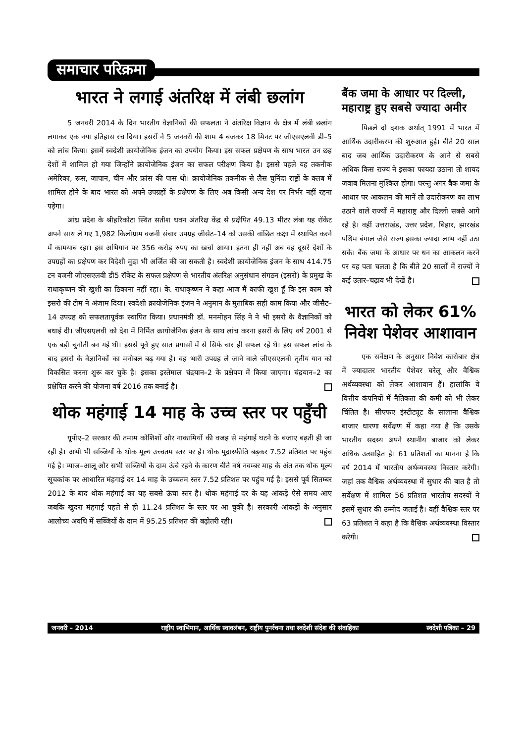समाचार परिक्रमा
भारत ने लगाई अंतरिक्ष में लंबी छलांग
5 जनवरी 2014 के दिन भारतीय वैज्ञानिकों की सफलता ने अंतरिक्ष विज्ञान के क्षेत्र में लंबी छलांग लगाकर एक नया इतिहास रच दिया। इसरों ने 5 जनवरी की शाम 4 बजकर 18 मिनट पर जीएसएलवी डी–5 को लांच किया। इसमें स्वदेशी क्रायोजेनिक इंजन का उपयोग किया। इस सफल प्रक्षेपण के साथ भारत उन छह देशों में शामिल हो गया जिन्होंने क्रायोजेनिक इंजन का सफल परीक्षण किया है। इससे पहले यह तकनीक अमेरिका, रूस, जापान, चीन और फ्रांस की पास थी। क्रायोजेनिक तकनीक से लैस चुनिंदा राष्ट्रों के क्लब में शामिल होने के बाद भारत को अपने उपग्रहों के प्रक्षेपण के लिए अब किसी अन्य देश पर निर्भर नहीं रहना पड़ेगा।
आंध्र प्रदेश के श्रीहरिकोटा स्थित सतीश धवन अंतरिक्ष केंद्र से प्रक्षेपित 49.13 मीटर लंबा यह रॉकेट अपने साथ ले गए 1,982 किलोग्राम वजनी संचार उपग्रह जीसेट–14 को उसकी वांछित कक्षा में स्थापित करने में कामयाब रहा। इस अभियान पर 356 करोड़ रुपए का खर्चा आया। इतना ही नहीं अब वह दूसरे देशों के उपग्रहों का प्रक्षेपण कर विदेशी मुद्रा भी अर्जित की जा सकती है। स्वदेशी क्रायोजेनिक इंजन के साथ 414.75 टन वजनी जीएसएलवी डी5 रॉकेट के सफल प्रक्षेपण से भारतीय अंतरिक्ष अनुसंधान संगठन (इसरो) के प्रमुख के राधाकृष्णन की खुशी का ठिकाना नहीं रहा। के. राधाकृष्णन ने कहा आज मैं काफी खुश हूँ कि इस काम को इसरो की टीम ने अंजाम दिया। स्वदेशी क्रायोजेनिक इंजन ने अनुमान के मुताबिक सही काम किया और जीसैट–14 उपग्रह को सफलतापूर्वक स्थापित किया। प्रधानमंत्री डॉ. मनमोहन सिंह ने ने भी इसरो के वैज्ञानिकों को बधाई दी। जीएसएलवी को देश में निर्मित क्रायोजेनिक इंजन के साथ लांच करना इसरों के लिए वर्ष 2001 से एक बड़ी चुनौती बन गई थी। इससे पूवै हुए सात प्रयासों में से सिर्फ चार ही सफल रहे थे। इस सफल लांच के बाद इसरो के वैज्ञानिकों का मनोबल बढ़ गया है। वह भारी उपग्रह ले जाने वाले जीएसएलवी तृतीय यान को विकसित करना शुरू कर चुके है। इसका इस्तेमाल चंद्रयान–2 के प्रक्षेपण में किया जाएगा। चंद्रयान–2 का प्रक्षेपित करने की योजना वर्ष 2016 तक बनाई है।
थोक महंगाई 14 माह के उच्च स्तर पर पहुँची
यूपीए–2 सरकार की तमाम कोशिशों और नाकामियों की वजह से महंगाई घटने के बजाए बढ़ती ही जा रही है। अभी भी सब्जियों के थोक मूल्य उच्चतम स्तर पर है। थोक मुद्रास्फीति बढ़कर 7.52 प्रतिशत पर पहुंच गई है। प्याज–आलू और सभी सब्जियों के दाम ऊंचे रहने के कारण बीते वर्ष नवम्बर माह के अंत तक थोक मूल्य सूचकांक पर आधारित मंहगाई दर 14 माह के उच्चतम स्तर 7.52 प्रतिशत पर पहुंच गई है। इससे पूर्व सितम्बर 2012 के बाद थोक महंगाई का यह सबसे ऊंचा स्तर है। थोक महंगाई दर के यह आंकड़े ऐसे समय आए जबकि खुदरा मंहगाई पहले से ही 11.24 प्रतिशत के स्तर पर आ चुकी है। सरकारी आंकड़ों के अनुसार आलोच्य अवधि में सब्जियों के दाम में 95.25 प्रतिशत की बढ़ोतरी रही।
बैंक जमा के आधार पर दिल्ली, महाराष्ट्र हुए सबसे ज्यादा अमीर
पिछले दो दशक अर्थात् 1991 में भारत में आर्थिक उदारीकरण की शुरुआत हुई। बीते 20 साल बाद जब आर्थिक उदारीकरण के आने से सबसे अधिक किस राज्य ने इसका फायदा उठाना तो शायद जवाब मिलना मुश्किल होगा। परन्तु अगर बैक जमा के आधार पर आकलन की मानें तो उदारीकरण का लाभ उठाने वाले राज्यों में महाराष्ट्र और दिल्ली सबसे आगे रहे है। वहीं उत्तराखंड, उत्तर प्रदेश, बिहार, झारखंड पश्चिम बंगाल जैसे राज्य इसका ज्यादा लाभ नहीं उठा सके। बैंक जमा के आधार पर धन का आकलन करने पर यह पता चलता है कि बीते 20 सालों में राज्यों ने कई उतार–चढ़ाव भी देखें है।
भारत को लेकर 61% निवेश पेशेवर आशावान
एक सर्वेक्षण के अनुसार निवेश कारोबार क्षेत्र में ज्यादातर भारतीय पेशेवर घरेलू और वैश्विक अर्थव्यवस्था को लेकर आशावान हैं। हालांकि वे वित्तीय कंपनियों में नैतिकता की कमी को भी लेकर चिंतित है। सीएफए इंस्टीट्यूट के सालाना वैश्विक बाजार धारणा सर्वेक्षण में कहा गया है कि उसके भारतीय सदस्य अपने स्थानीय बाजार को लेकर अधिक उत्साहित है। 61 प्रतिशतों का मानना है कि वर्ष 2014 में भारतीय अर्थव्यवस्था विस्तार करेगी। जहां तक वैश्विक अर्थव्यवस्था में सुधार की बात है तो सर्वेक्षण में शामिल 56 प्रतिशत भारतीय सदस्यों ने इसमें सुधार की उम्मीद जताई है। वहीं वैश्विक स्तर पर 63 प्रतिशत ने कहा है कि वैश्विक अर्थव्यवस्था विस्तार करेगी।
जनवरी – 2014 राष्ट्रीय स्वाभिमान, आर्थिक स्वावलंबन, राष्ट्रीय पुनर्रचना तथा स्वदेशी संदेश की संवाहिका स्वदेशी पत्रिका – 29